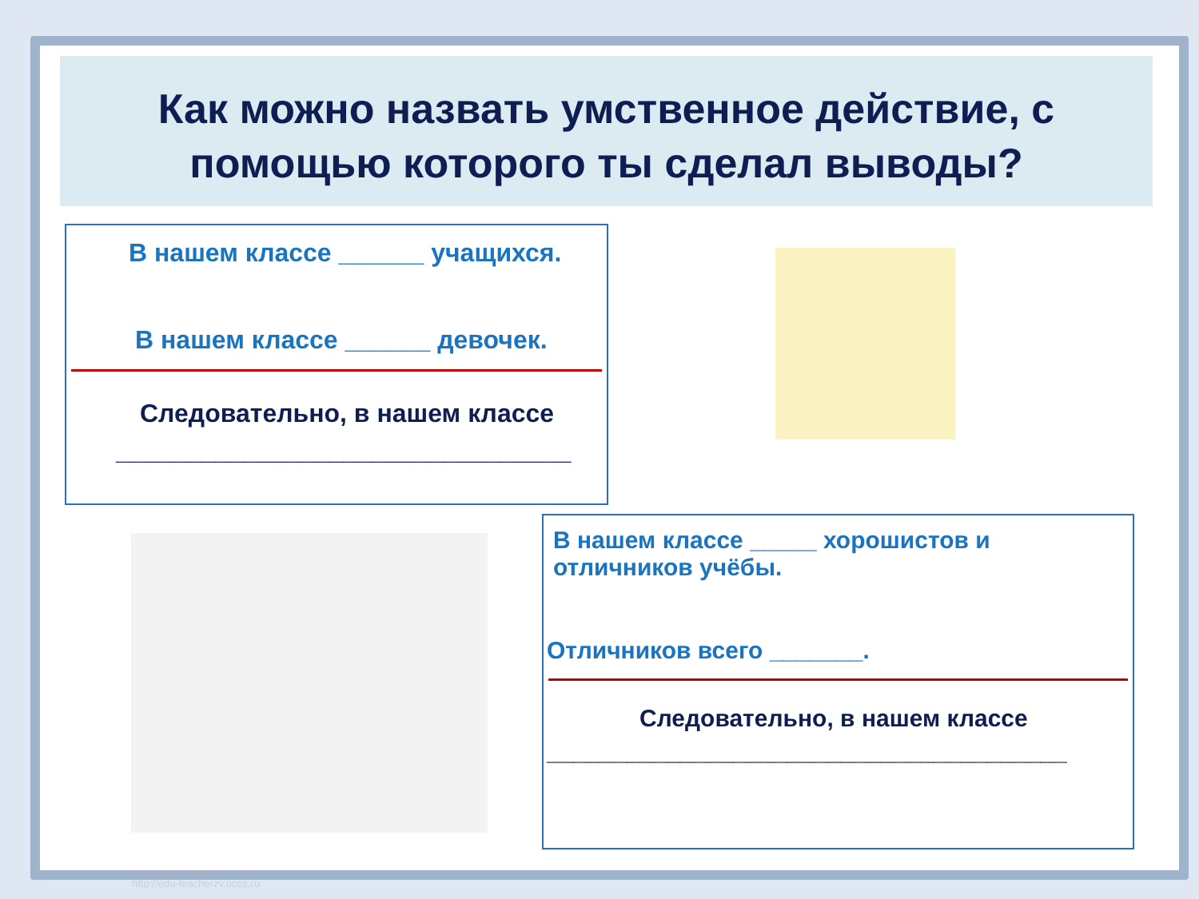Как можно назвать умственное действие, с помощью которого ты сделал выводы?
В нашем классе ______ учащихся.
В нашем классе ______ девочек.
Следовательно, в нашем классе
________________________________
В нашем классе _____ хорошистов и
отличников учёбы.
Отличников всего _______.
Следовательно, в нашем классе
_______________________________________
http://edu-teacherzv.ucoz.ru